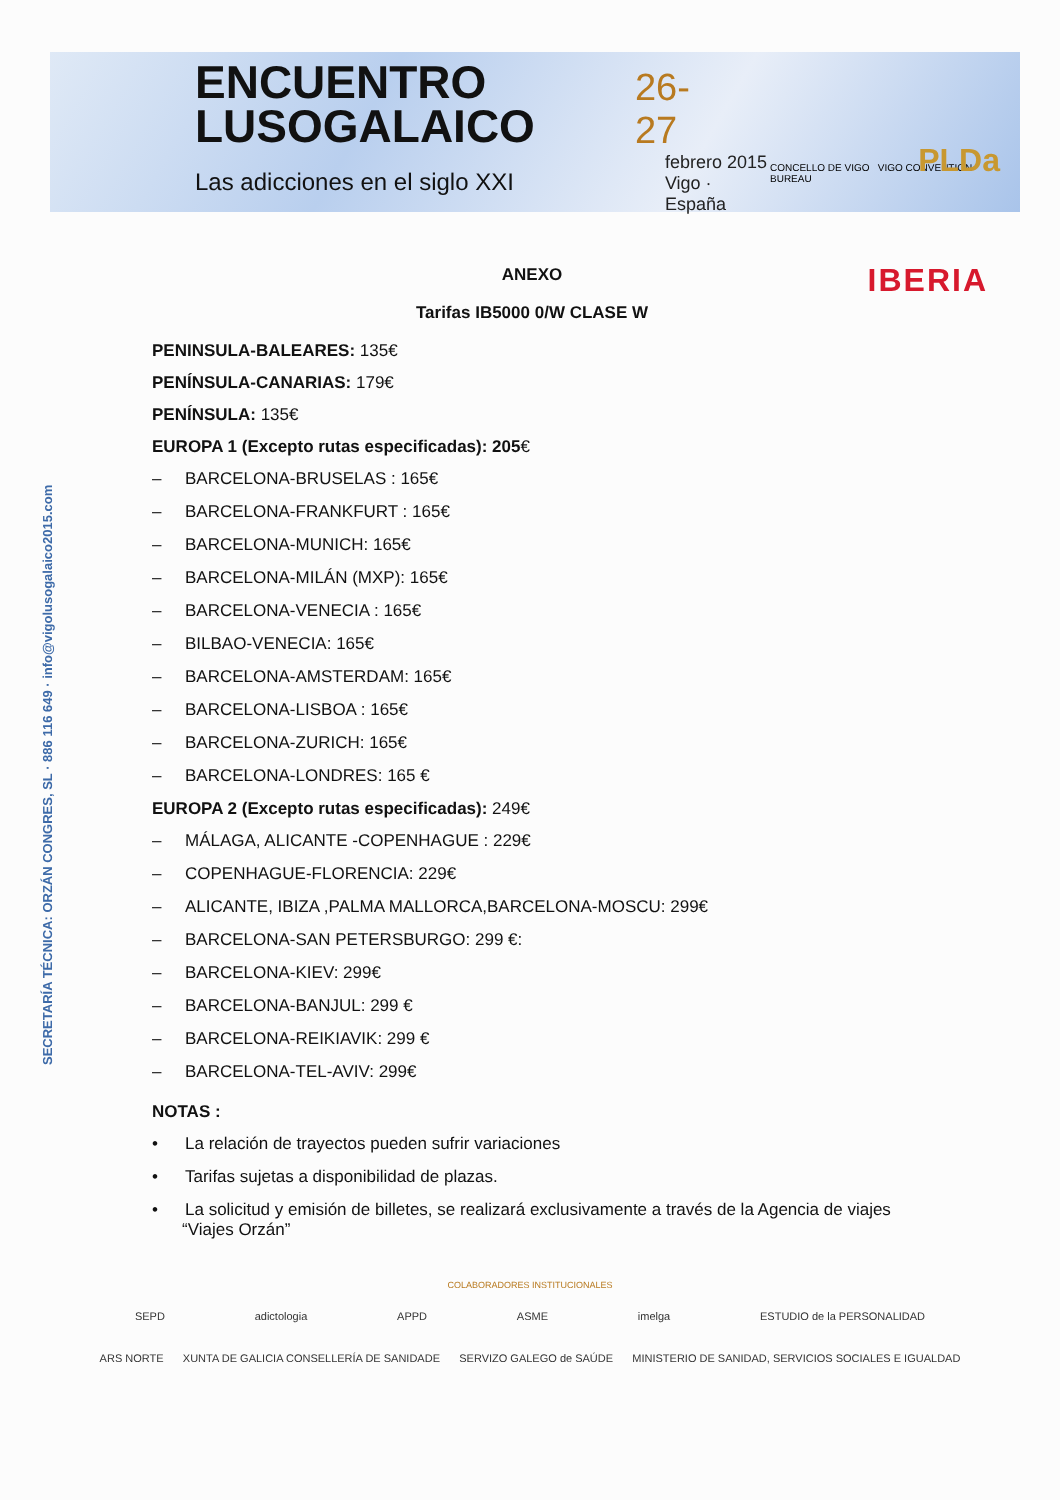ENCUENTRO
LUSOGALAICO
Las adicciones en el siglo XXI
26-27
febrero 2015
Vigo · España
CONCELLO DE VIGO VIGO CONVENTION BUREAU
PLDa
SECRETARÍA TÉCNICA: ORZÁN CONGRES, SL · 886 116 649 · info@vigolusogalaico2015.com
IBERIA
ANEXO
Tarifas IB5000 0/W CLASE W
PENINSULA-BALEARES: 135€
PENÍNSULA-CANARIAS: 179€
PENÍNSULA: 135€
EUROPA 1 (Excepto rutas especificadas): 205€
– BARCELONA-BRUSELAS : 165€
– BARCELONA-FRANKFURT : 165€
– BARCELONA-MUNICH: 165€
– BARCELONA-MILÁN (MXP): 165€
– BARCELONA-VENECIA : 165€
– BILBAO-VENECIA: 165€
– BARCELONA-AMSTERDAM: 165€
– BARCELONA-LISBOA : 165€
– BARCELONA-ZURICH: 165€
– BARCELONA-LONDRES: 165 €
EUROPA 2 (Excepto rutas especificadas): 249€
– MÁLAGA, ALICANTE -COPENHAGUE : 229€
– COPENHAGUE-FLORENCIA: 229€
– ALICANTE, IBIZA ,PALMA MALLORCA,BARCELONA-MOSCU: 299€
– BARCELONA-SAN PETERSBURGO: 299 €:
– BARCELONA-KIEV: 299€
– BARCELONA-BANJUL: 299 €
– BARCELONA-REIKIAVIK: 299 €
– BARCELONA-TEL-AVIV: 299€
NOTAS :
• La relación de trayectos pueden sufrir variaciones
• Tarifas sujetas a disponibilidad de plazas.
• La solicitud y emisión de billetes, se realizará exclusivamente a través de la Agencia de viajes “Viajes Orzán”
COLABORADORES INSTITUCIONALES
SEPD adictologia APPD ASME imelga ESTUDIO de la PERSONALIDAD
ARS NORTE XUNTA DE GALICIA CONSELLERÍA DE SANIDADE SERVIZO GALEGO de SAÚDE MINISTERIO DE SANIDAD, SERVICIOS SOCIALES E IGUALDAD